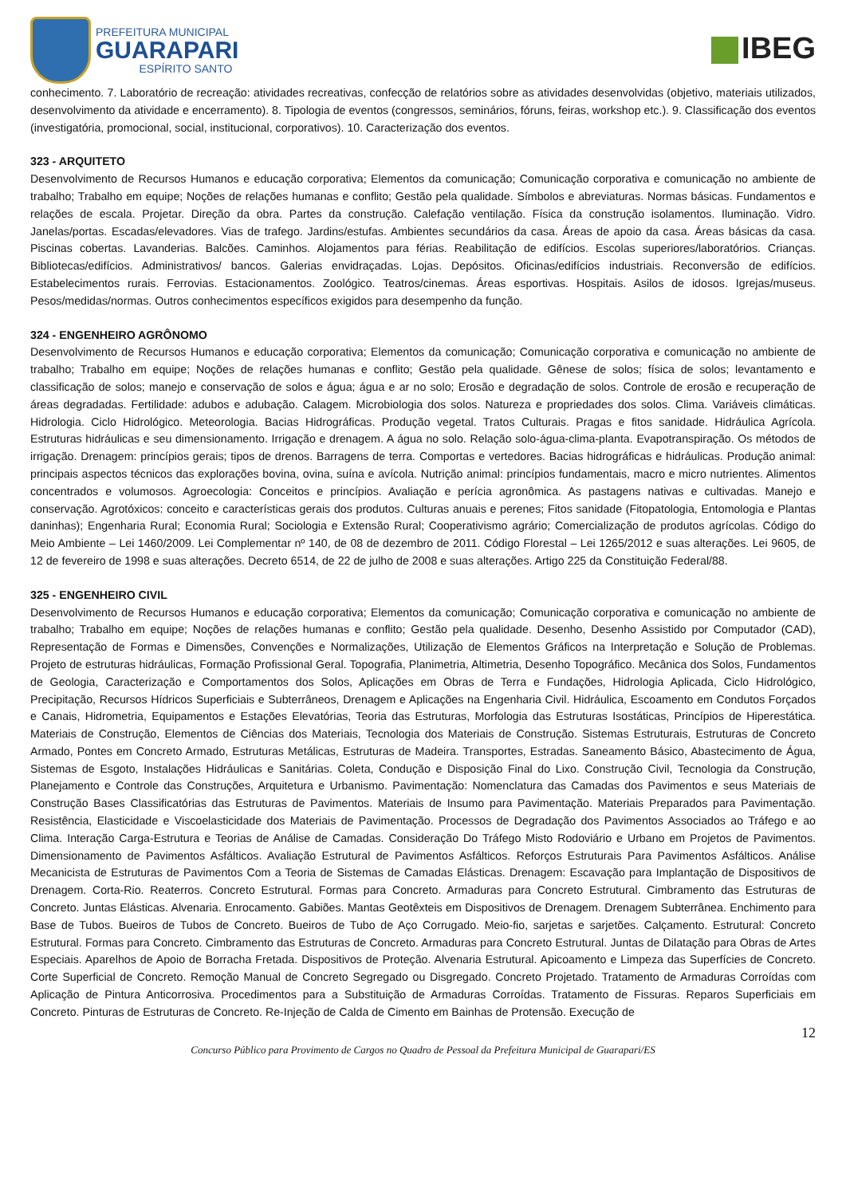PREFEITURA MUNICIPAL
GUARAPARI
ESPÍRITO SANTO
IBEG
conhecimento. 7. Laboratório de recreação: atividades recreativas, confecção de relatórios sobre as atividades desenvolvidas (objetivo, materiais utilizados, desenvolvimento da atividade e encerramento). 8. Tipologia de eventos (congressos, seminários, fóruns, feiras, workshop etc.). 9. Classificação dos eventos (investigatória, promocional, social, institucional, corporativos). 10. Caracterização dos eventos.
323 - ARQUITETO
Desenvolvimento de Recursos Humanos e educação corporativa; Elementos da comunicação; Comunicação corporativa e comunicação no ambiente de trabalho; Trabalho em equipe; Noções de relações humanas e conflito; Gestão pela qualidade. Símbolos e abreviaturas. Normas básicas. Fundamentos e relações de escala. Projetar. Direção da obra. Partes da construção. Calefação ventilação. Física da construção isolamentos. Iluminação. Vidro. Janelas/portas. Escadas/elevadores. Vias de trafego. Jardins/estufas. Ambientes secundários da casa. Áreas de apoio da casa. Áreas básicas da casa. Piscinas cobertas. Lavanderias. Balcões. Caminhos. Alojamentos para férias. Reabilitação de edifícios. Escolas superiores/laboratórios. Crianças. Bibliotecas/edifícios. Administrativos/ bancos. Galerias envidraçadas. Lojas. Depósitos. Oficinas/edifícios industriais. Reconversão de edifícios. Estabelecimentos rurais. Ferrovias. Estacionamentos. Zoológico. Teatros/cinemas. Áreas esportivas. Hospitais. Asilos de idosos. Igrejas/museus. Pesos/medidas/normas. Outros conhecimentos específicos exigidos para desempenho da função.
324 - ENGENHEIRO AGRÔNOMO
Desenvolvimento de Recursos Humanos e educação corporativa; Elementos da comunicação; Comunicação corporativa e comunicação no ambiente de trabalho; Trabalho em equipe; Noções de relações humanas e conflito; Gestão pela qualidade. Gênese de solos; física de solos; levantamento e classificação de solos; manejo e conservação de solos e água; água e ar no solo; Erosão e degradação de solos. Controle de erosão e recuperação de áreas degradadas. Fertilidade: adubos e adubação. Calagem. Microbiologia dos solos. Natureza e propriedades dos solos. Clima. Variáveis climáticas. Hidrologia. Ciclo Hidrológico. Meteorologia. Bacias Hidrográficas. Produção vegetal. Tratos Culturais. Pragas e fitos sanidade. Hidráulica Agrícola. Estruturas hidráulicas e seu dimensionamento. Irrigação e drenagem. A água no solo. Relação solo-água-clima-planta. Evapotranspiração. Os métodos de irrigação. Drenagem: princípios gerais; tipos de drenos. Barragens de terra. Comportas e vertedores. Bacias hidrográficas e hidráulicas. Produção animal: principais aspectos técnicos das explorações bovina, ovina, suína e avícola. Nutrição animal: princípios fundamentais, macro e micro nutrientes. Alimentos concentrados e volumosos. Agroecologia: Conceitos e princípios. Avaliação e perícia agronômica. As pastagens nativas e cultivadas. Manejo e conservação. Agrotóxicos: conceito e características gerais dos produtos. Culturas anuais e perenes; Fitos sanidade (Fitopatologia, Entomologia e Plantas daninhas); Engenharia Rural; Economia Rural; Sociologia e Extensão Rural; Cooperativismo agrário; Comercialização de produtos agrícolas. Código do Meio Ambiente – Lei 1460/2009. Lei Complementar nº 140, de 08 de dezembro de 2011. Código Florestal – Lei 1265/2012 e suas alterações. Lei 9605, de 12 de fevereiro de 1998 e suas alterações. Decreto 6514, de 22 de julho de 2008 e suas alterações. Artigo 225 da Constituição Federal/88.
325 - ENGENHEIRO CIVIL
Desenvolvimento de Recursos Humanos e educação corporativa; Elementos da comunicação; Comunicação corporativa e comunicação no ambiente de trabalho; Trabalho em equipe; Noções de relações humanas e conflito; Gestão pela qualidade. Desenho, Desenho Assistido por Computador (CAD), Representação de Formas e Dimensões, Convenções e Normalizações, Utilização de Elementos Gráficos na Interpretação e Solução de Problemas. Projeto de estruturas hidráulicas, Formação Profissional Geral. Topografia, Planimetria, Altimetria, Desenho Topográfico. Mecânica dos Solos, Fundamentos de Geologia, Caracterização e Comportamentos dos Solos, Aplicações em Obras de Terra e Fundações, Hidrologia Aplicada, Ciclo Hidrológico, Precipitação, Recursos Hídricos Superficiais e Subterrâneos, Drenagem e Aplicações na Engenharia Civil. Hidráulica, Escoamento em Condutos Forçados e Canais, Hidrometria, Equipamentos e Estações Elevatórias, Teoria das Estruturas, Morfologia das Estruturas Isostáticas, Princípios de Hiperestática. Materiais de Construção, Elementos de Ciências dos Materiais, Tecnologia dos Materiais de Construção. Sistemas Estruturais, Estruturas de Concreto Armado, Pontes em Concreto Armado, Estruturas Metálicas, Estruturas de Madeira. Transportes, Estradas. Saneamento Básico, Abastecimento de Água, Sistemas de Esgoto, Instalações Hidráulicas e Sanitárias. Coleta, Condução e Disposição Final do Lixo. Construção Civil, Tecnologia da Construção, Planejamento e Controle das Construções, Arquitetura e Urbanismo. Pavimentação: Nomenclatura das Camadas dos Pavimentos e seus Materiais de Construção Bases Classificatórias das Estruturas de Pavimentos. Materiais de Insumo para Pavimentação. Materiais Preparados para Pavimentação. Resistência, Elasticidade e Viscoelasticidade dos Materiais de Pavimentação. Processos de Degradação dos Pavimentos Associados ao Tráfego e ao Clima. Interação Carga-Estrutura e Teorias de Análise de Camadas. Consideração Do Tráfego Misto Rodoviário e Urbano em Projetos de Pavimentos. Dimensionamento de Pavimentos Asfálticos. Avaliação Estrutural de Pavimentos Asfálticos. Reforços Estruturais Para Pavimentos Asfálticos. Análise Mecanicista de Estruturas de Pavimentos Com a Teoria de Sistemas de Camadas Elásticas. Drenagem: Escavação para Implantação de Dispositivos de Drenagem. Corta-Rio. Reaterros. Concreto Estrutural. Formas para Concreto. Armaduras para Concreto Estrutural. Cimbramento das Estruturas de Concreto. Juntas Elásticas. Alvenaria. Enrocamento. Gabiões. Mantas Geotêxteis em Dispositivos de Drenagem. Drenagem Subterrânea. Enchimento para Base de Tubos. Bueiros de Tubos de Concreto. Bueiros de Tubo de Aço Corrugado. Meio-fio, sarjetas e sarjetões. Calçamento. Estrutural: Concreto Estrutural. Formas para Concreto. Cimbramento das Estruturas de Concreto. Armaduras para Concreto Estrutural. Juntas de Dilatação para Obras de Artes Especiais. Aparelhos de Apoio de Borracha Fretada. Dispositivos de Proteção. Alvenaria Estrutural. Apicoamento e Limpeza das Superfícies de Concreto. Corte Superficial de Concreto. Remoção Manual de Concreto Segregado ou Disgregado. Concreto Projetado. Tratamento de Armaduras Corroídas com Aplicação de Pintura Anticorrosiva. Procedimentos para a Substituição de Armaduras Corroídas. Tratamento de Fissuras. Reparos Superficiais em Concreto. Pinturas de Estruturas de Concreto. Re-Injeção de Calda de Cimento em Bainhas de Protensão. Execução de
12
Concurso Público para Provimento de Cargos no Quadro de Pessoal da Prefeitura Municipal de Guarapari/ES